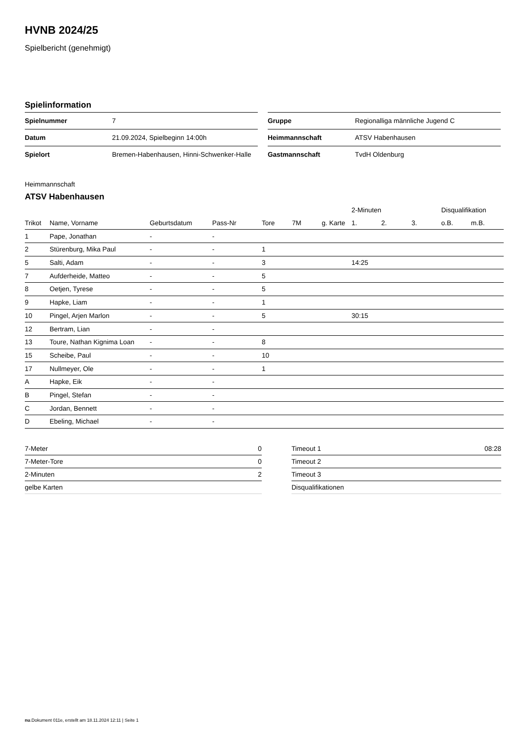HVNB 2024/25
Spielbericht (genehmigt)
Spielinformation
| Spielnummer | 7 |
| Datum | 21.09.2024, Spielbeginn 14:00h |
| Spielort | Bremen-Habenhausen, Hinni-Schwenker-Halle |
| Gruppe | Regionalliga männliche Jugend C |
| Heimmannschaft | ATSV Habenhausen |
| Gastmannschaft | TvdH Oldenburg |
Heimmannschaft
ATSV Habenhausen
| | | | | | | | 2-Minuten | | | Disqualifikation | |
| --- | --- | --- | --- | --- | --- | --- | --- | --- | --- | --- | --- |
| Trikot | Name, Vorname | Geburtsdatum | Pass-Nr | Tore | 7M | g. Karte | 1. | 2. | 3. | o.B. | m.B. |
| 1 | Pape, Jonathan | - | - | | | | | | | | |
| 2 | Stürenburg, Mika Paul | - | - | 1 | | | | | | | |
| 5 | Salti, Adam | - | - | 3 | | | 14:25 | | | | |
| 7 | Aufderheide, Matteo | - | - | 5 | | | | | | | |
| 8 | Oetjen, Tyrese | - | - | 5 | | | | | | | |
| 9 | Hapke, Liam | - | - | 1 | | | | | | | |
| 10 | Pingel, Arjen Marlon | - | - | 5 | | | 30:15 | | | | |
| 12 | Bertram, Lian | - | - | | | | | | | | |
| 13 | Toure, Nathan Kignima Loan | - | - | 8 | | | | | | | |
| 15 | Scheibe, Paul | - | - | 10 | | | | | | | |
| 17 | Nullmeyer, Ole | - | - | 1 | | | | | | | |
| A | Hapke, Eik | - | - | | | | | | | | |
| B | Pingel, Stefan | - | - | | | | | | | | |
| C | Jordan, Bennett | - | - | | | | | | | | |
| D | Ebeling, Michael | - | - | | | | | | | | |
| 7-Meter | 0 |
| 7-Meter-Tore | 0 |
| 2-Minuten | 2 |
| gelbe Karten | |
| Timeout 1 | 08:28 |
| Timeout 2 | |
| Timeout 3 | |
| Disqualifikationen | |
nu.Dokument 011e, erstellt am 18.11.2024 12:11 | Seite 1